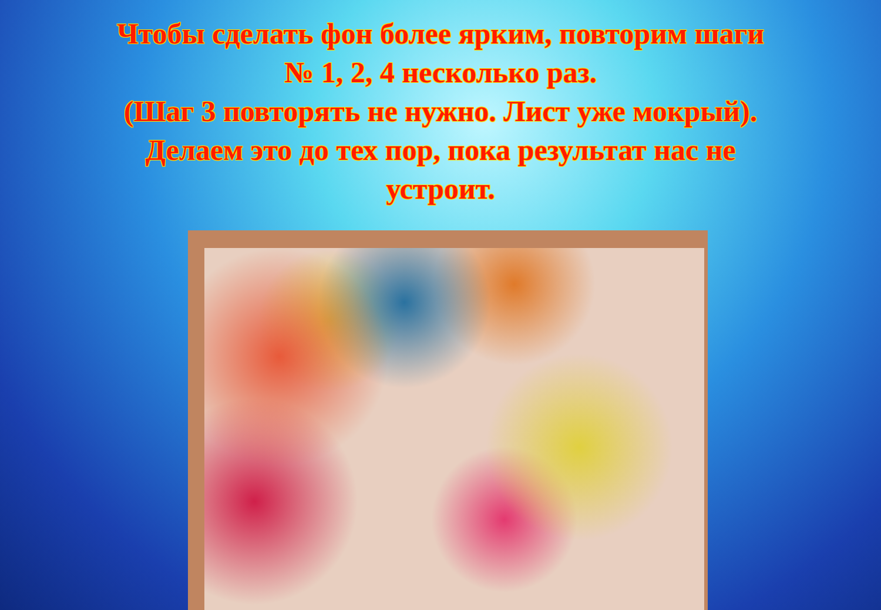Чтобы сделать фон более ярким, повторим шаги
№ 1, 2, 4 несколько раз.
(Шаг 3 повторять не нужно. Лист уже мокрый).
Делаем это до тех пор, пока результат нас не
устроит.